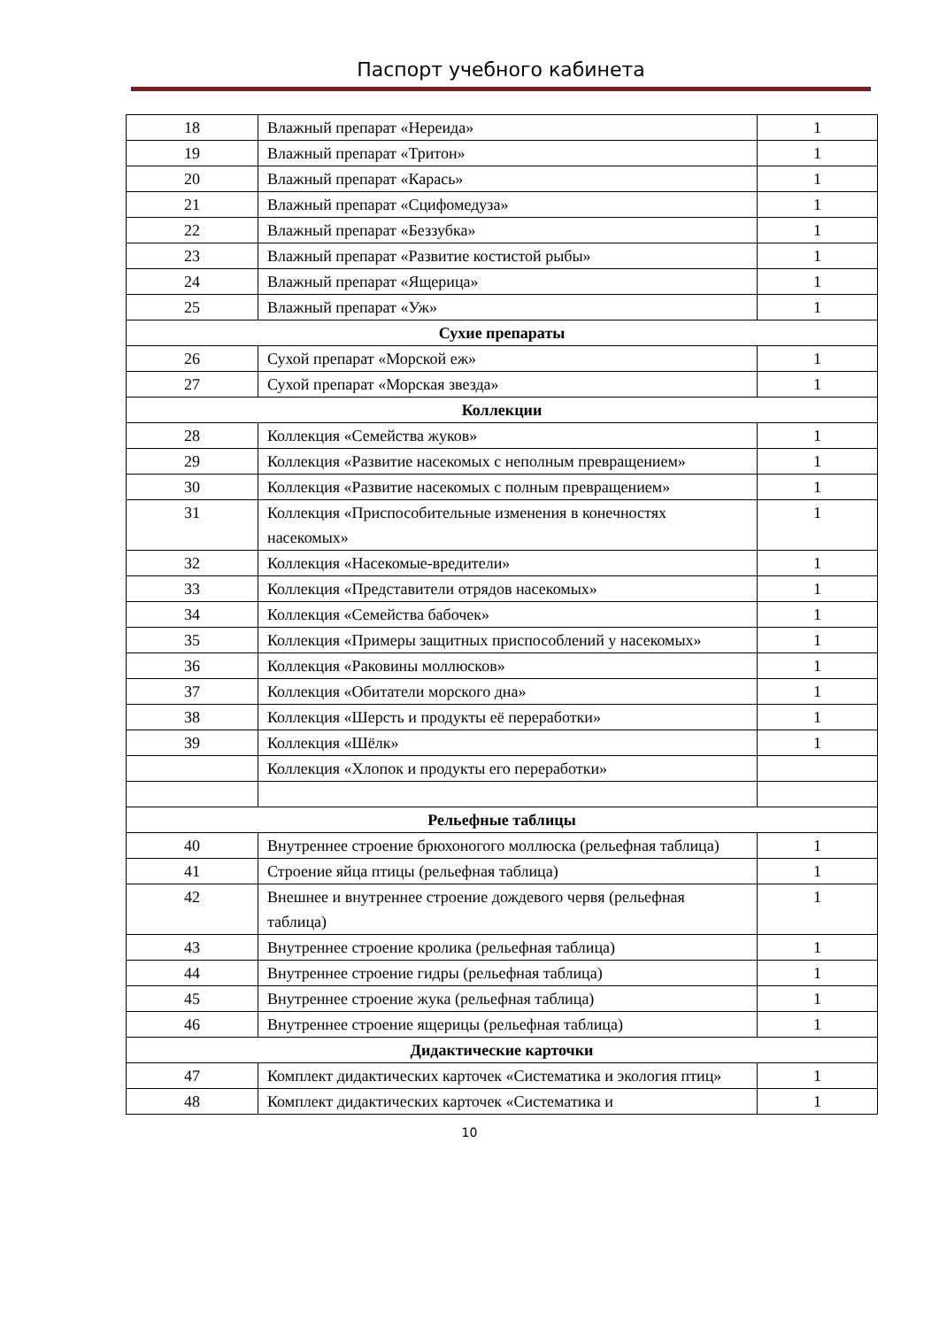Паспорт учебного кабинета
| 18 | Влажный препарат «Нереида» | 1 |
| 19 | Влажный препарат «Тритон» | 1 |
| 20 | Влажный препарат «Карась» | 1 |
| 21 | Влажный препарат «Сцифомедуза» | 1 |
| 22 | Влажный препарат «Беззубка» | 1 |
| 23 | Влажный препарат «Развитие костистой рыбы» | 1 |
| 24 | Влажный препарат «Ящерица» | 1 |
| 25 | Влажный препарат «Уж» | 1 |
| Сухие препараты | | |
| 26 | Сухой препарат «Морской еж» | 1 |
| 27 | Сухой препарат «Морская звезда» | 1 |
| Коллекции | | |
| 28 | Коллекция «Семейства жуков» | 1 |
| 29 | Коллекция «Развитие насекомых с неполным превращением» | 1 |
| 30 | Коллекция «Развитие насекомых с полным превращением» | 1 |
| 31 | Коллекция «Приспособительные изменения в конечностях насекомых» | 1 |
| 32 | Коллекция «Насекомые-вредители» | 1 |
| 33 | Коллекция «Представители отрядов насекомых» | 1 |
| 34 | Коллекция «Семейства бабочек» | 1 |
| 35 | Коллекция «Примеры защитных приспособлений у насекомых» | 1 |
| 36 | Коллекция «Раковины моллюсков» | 1 |
| 37 | Коллекция «Обитатели морского дна» | 1 |
| 38 | Коллекция «Шерсть и продукты её переработки» | 1 |
| 39 | Коллекция «Шёлк» | 1 |
| | Коллекция «Хлопок и продукты его переработки» | |
| Рельефные таблицы | | |
| 40 | Внутреннее строение брюхоногого моллюска (рельефная таблица) | 1 |
| 41 | Строение яйца птицы (рельефная таблица) | 1 |
| 42 | Внешнее и внутреннее строение дождевого червя (рельефная таблица) | 1 |
| 43 | Внутреннее строение кролика (рельефная таблица) | 1 |
| 44 | Внутреннее строение гидры (рельефная таблица) | 1 |
| 45 | Внутреннее строение жука (рельефная таблица) | 1 |
| 46 | Внутреннее строение ящерицы (рельефная таблица) | 1 |
| Дидактические карточки | | |
| 47 | Комплект дидактических карточек «Систематика и экология птиц» | 1 |
| 48 | Комплект дидактических карточек «Систематика и | 1 |
10